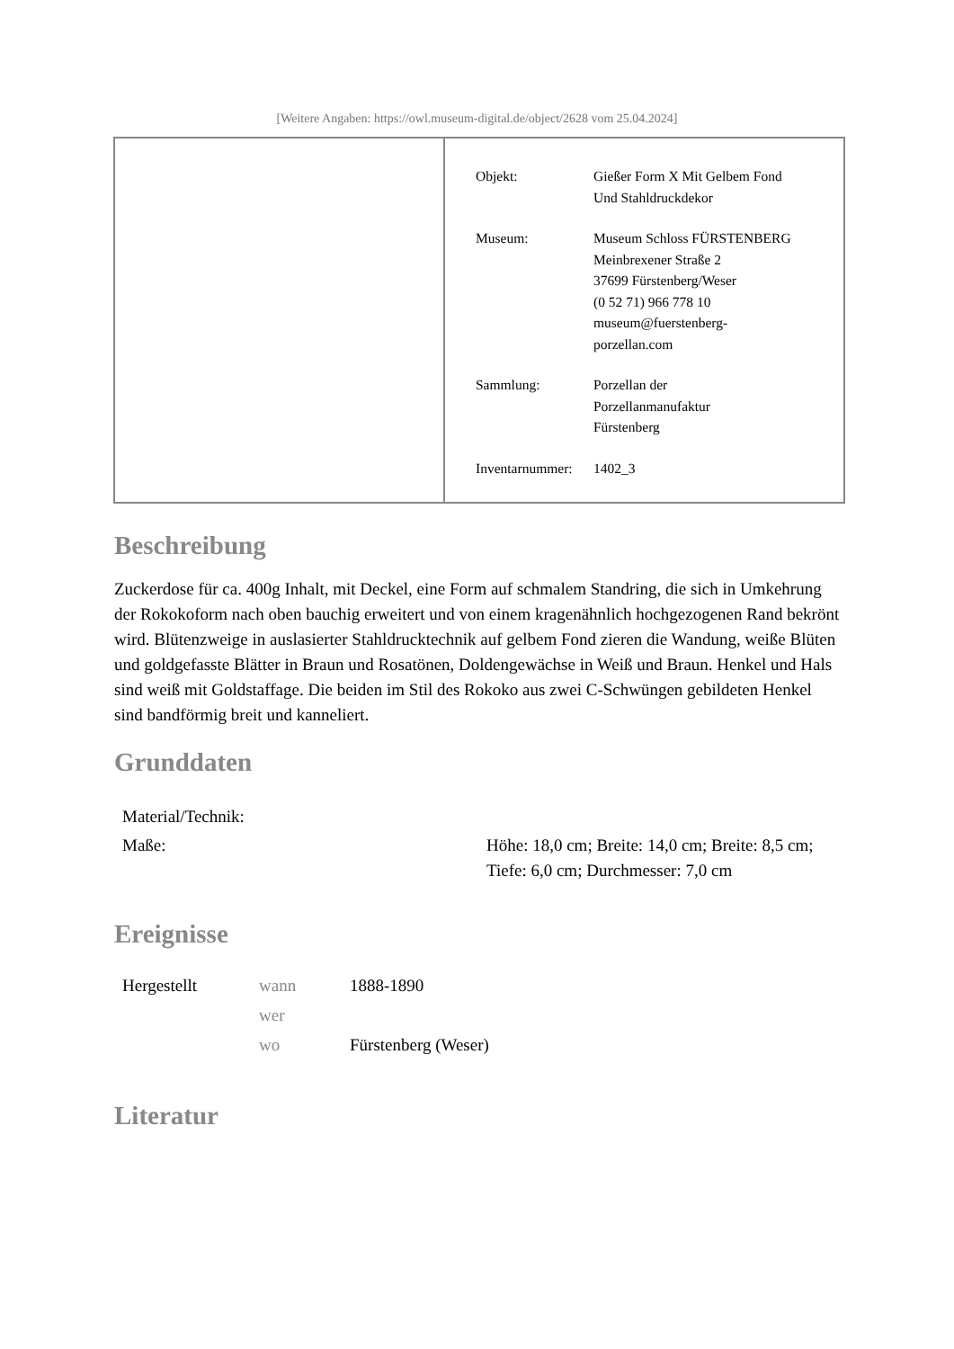[Weitere Angaben: https://owl.museum-digital.de/object/2628 vom 25.04.2024]
| Objekt: | Gießer Form X Mit Gelbem Fond Und Stahldruckdekor |
| Museum: | Museum Schloss FÜRSTENBERG Meinbrexener Straße 2 37699 Fürstenberg/Weser (0 52 71) 966 778 10 museum@fuerstenberg- porzellan.com |
| Sammlung: | Porzellan der Porzellanmanufaktur Fürstenberg |
| Inventarnummer: | 1402_3 |
Beschreibung
Zuckerdose für ca. 400g Inhalt, mit Deckel, eine Form auf schmalem Standring, die sich in Umkehrung der Rokokoform nach oben bauchig erweitert und von einem kragenähnlich hochgezogenen Rand bekrönt wird. Blütenzweige in auslasierter Stahldrucktechnik auf gelbem Fond zieren die Wandung, weiße Blüten und goldgefasste Blätter in Braun und Rosatönen, Doldengewächse in Weiß und Braun. Henkel und Hals sind weiß mit Goldstaffage. Die beiden im Stil des Rokoko aus zwei C-Schwüngen gebildeten Henkel sind bandförmig breit und kanneliert.
Grunddaten
| Material/Technik: | |
| Maße: | Höhe: 18,0 cm; Breite: 14,0 cm; Breite: 8,5 cm; Tiefe: 6,0 cm; Durchmesser: 7,0 cm |
Ereignisse
| Hergestellt | wann | 1888-1890 |
| | wer | |
| | wo | Fürstenberg (Weser) |
Literatur